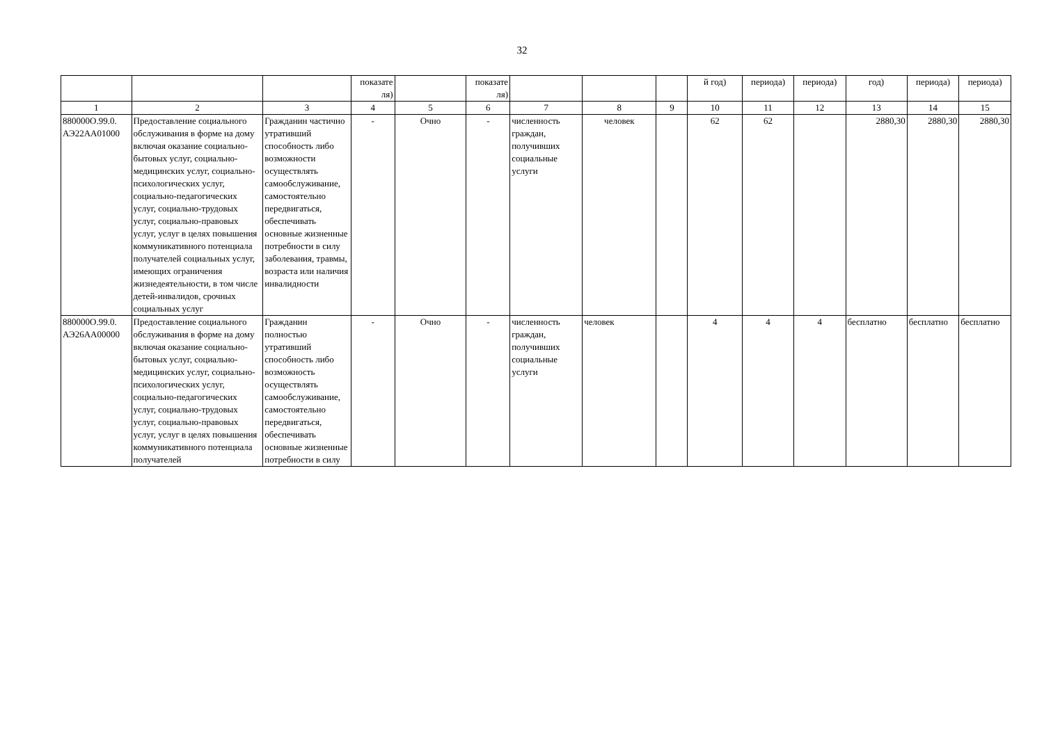32
| | | | показате ля) | | показате ля) | | | | й год) | периода) | периода) | год) | периода) | периода) |
| 1 | 2 | 3 | 4 | 5 | 6 | 7 | 8 | 9 | 10 | 11 | 12 | 13 | 14 | 15 |
| 880000О.99.0. АЭ22АА01000 | Предоставление социального обслуживания в форме на дому включая оказание социально-бытовых услуг, социально-медицинских услуг, социально-психологических услуг, социально-педагогических услуг, социально-трудовых услуг, социально-правовых услуг, услуг в целях повышения коммуникативного потенциала получателей социальных услуг, имеющих ограничения жизнедеятельности, в том числе детей-инвалидов, срочных социальных услуг | Гражданин частично утративший способность либо возможности осуществлять самообслуживание, самостоятельно передвигаться, обеспечивать основные жизненные потребности в силу заболевания, травмы, возраста или наличия инвалидности | - | Очно | - | численность граждан, получивших социальные услуги | человек | | 62 | 62 | | 2880,30 | 2880,30 | 2880,30 |
| 880000О.99.0. АЭ26АА00000 | Предоставление социального обслуживания в форме на дому включая оказание социально-бытовых услуг, социально-медицинских услуг, социально-психологических услуг, социально-педагогических услуг, социально-трудовых услуг, социально-правовых услуг, услуг в целях повышения коммуникативного потенциала получателей | Гражданин полностью утративший способность либо возможность осуществлять самообслуживание, самостоятельно передвигаться, обеспечивать основные жизненные потребности в силу | - | Очно | - | численность граждан, получивших социальные услуги | человек | | 4 | 4 | 4 | бесплатно | бесплатно | бесплатно |